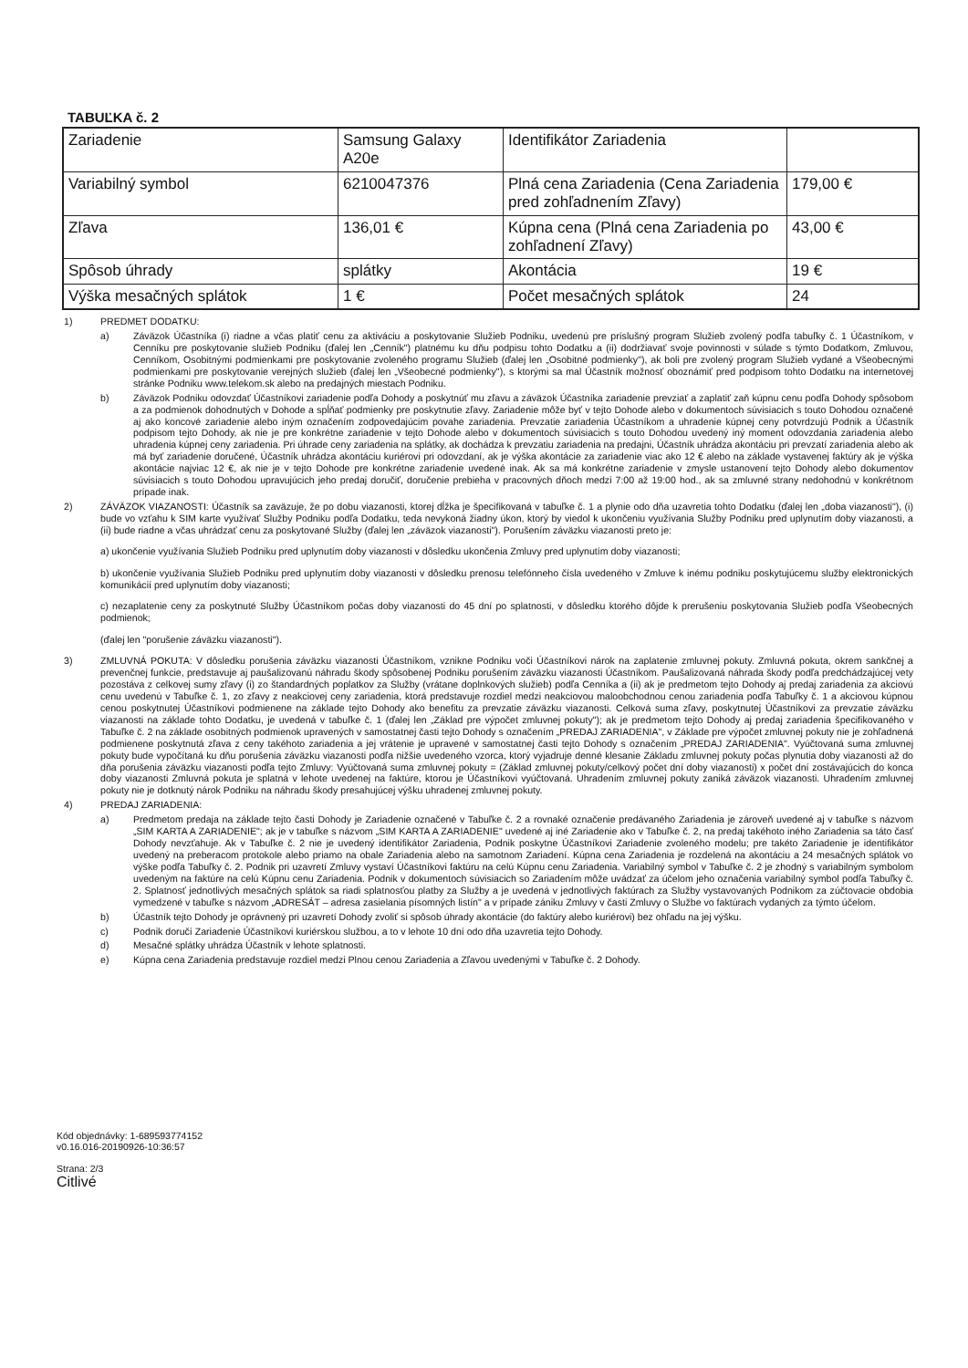TABUĽKA č. 2
| Zariadenie | Samsung Galaxy A20e | Identifikátor Zariadenia | |
| Variabilný symbol | 6210047376 | Plná cena Zariadenia (Cena Zariadenia pred zohľadnením Zľavy) | 179,00 € |
| Zľava | 136,01 € | Kúpna cena (Plná cena Zariadenia po zohľadnení Zľavy) | 43,00 € |
| Spôsob úhrady | splátky | Akontácia | 19 € |
| Výška mesačných splátok | 1 € | Počet mesačných splátok | 24 |
1) PREDMET DODATKU:
a) Záväzok Účastníka (i) riadne a včas platiť cenu za aktiváciu a poskytovanie Služieb Podniku, uvedenú pre príslušný program Služieb zvolený podľa tabuľky č. 1 Účastníkom, v Cenníku pre poskytovanie služieb Podniku (ďalej len „Cenník") platnému ku dňu podpisu tohto Dodatku a (ii) dodržiavať svoje povinnosti v súlade s týmto Dodatkom, Zmluvou, Cenníkom, Osobitnými podmienkami pre poskytovanie zvoleného programu Služieb (ďalej len „Osobitné podmienky"), ak boli pre zvolený program Služieb vydané a Všeobecnými podmienkami pre poskytovanie verejných služieb (ďalej len „Všeobecné podmienky"), s ktorými sa mal Účastník možnosť oboznámiť pred podpisom tohto Dodatku na internetovej stránke Podniku www.telekom.sk alebo na predajných miestach Podniku.
b) Záväzok Podniku odovzdať Účastníkovi zariadenie podľa Dohody a poskytnúť mu zľavu a záväzok Účastníka zariadenie prevziať a zaplatiť zaň kúpnu cenu podľa Dohody spôsobom a za podmienok dohodnutých v Dohode a spĺňať podmienky pre poskytnutie zľavy. Zariadenie môže byť v tejto Dohode alebo v dokumentoch súvisiacich s touto Dohodou označené aj ako koncové zariadenie alebo iným označením zodpovedajúcim povahe zariadenia. Prevzatie zariadenia Účastníkom a uhradenie kúpnej ceny potvrdzujú Podnik a Účastník podpisom tejto Dohody, ak nie je pre konkrétne zariadenie v tejto Dohode alebo v dokumentoch súvisiacich s touto Dohodou uvedený iný moment odovzdania zariadenia alebo uhradenia kúpnej ceny zariadenia. Pri úhrade ceny zariadenia na splátky, ak dochádza k prevzatiu zariadenia na predajni, Účastník uhrádza akontáciu pri prevzatí zariadenia alebo ak má byť zariadenie doručené, Účastník uhrádza akontáciu kuriérovi pri odovzdaní, ak je výška akontácie za zariadenie viac ako 12 € alebo na základe vystavenej faktúry ak je výška akontácie najviac 12 €, ak nie je v tejto Dohode pre konkrétne zariadenie uvedené inak. Ak sa má konkrétne zariadenie v zmysle ustanovení tejto Dohody alebo dokumentov súvisiacich s touto Dohodou upravujúcich jeho predaj doručiť, doručenie prebieha v pracovných dňoch medzi 7:00 až 19:00 hod., ak sa zmluvné strany nedohodnú v konkrétnom prípade inak.
2) ZÁVÄZOK VIAZANOSTI: Účastník sa zaväzuje, že po dobu viazanosti, ktorej dĺžka je špecifikovaná v tabuľke č. 1 a plynie odo dňa uzavretia tohto Dodatku (ďalej len „doba viazanosti"), (i) bude vo vzťahu k SIM karte využívať Služby Podniku podľa Dodatku, teda nevykoná žiadny úkon, ktorý by viedol k ukončeniu využívania Služby Podniku pred uplynutím doby viazanosti, a (ii) bude riadne a včas uhrádzať cenu za poskytované Služby (ďalej len „záväzok viazanosti"). Porušením záväzku viazanosti preto je:
a) ukončenie využívania Služieb Podniku pred uplynutím doby viazanosti v dôsledku ukončenia Zmluvy pred uplynutím doby viazanosti;
b) ukončenie využívania Služieb Podniku pred uplynutím doby viazanosti v dôsledku prenosu telefónneho čísla uvedeného v Zmluve k inému podniku poskytujúcemu služby elektronických komunikácií pred uplynutím doby viazanosti;
c) nezaplatenie ceny za poskytnuté Služby Účastníkom počas doby viazanosti do 45 dní po splatnosti, v dôsledku ktorého dôjde k prerušeniu poskytovania Služieb podľa Všeobecných podmienok;
(ďalej len "porušenie záväzku viazanosti").
3) ZMLUVNÁ POKUTA: V dôsledku porušenia záväzku viazanosti Účastníkom, vznikne Podniku voči Účastníkovi nárok na zaplatenie zmluvnej pokuty. Zmluvná pokuta, okrem sankčnej a prevenčnej funkcie, predstavuje aj paušalizovanú náhradu škody spôsobenej Podniku porušením záväzku viazanosti Účastníkom. Paušalizovaná náhrada škody podľa predchádzajúcej vety pozostáva z celkovej sumy zľavy (i) zo štandardných poplatkov za Služby (vrátane doplnkových služieb) podľa Cenníka a (ii) ak je predmetom tejto Dohody aj predaj zariadenia za akciovú cenu uvedenú v Tabuľke č. 1, zo zľavy z neakciovej ceny zariadenia, ktorá predstavuje rozdiel medzi neakciovou maloobchodnou cenou zariadenia podľa Tabuľky č. 1 a akciovou kúpnou cenou poskytnutej Účastníkovi podmienene na základe tejto Dohody ako benefitu za prevzatie záväzku viazanosti. Celková suma zľavy, poskytnutej Účastníkovi za prevzatie záväzku viazanosti na základe tohto Dodatku, je uvedená v tabuľke č. 1 (ďalej len „Základ pre výpočet zmluvnej pokuty"); ak je predmetom tejto Dohody aj predaj zariadenia špecifikovaného v Tabuľke č. 2 na základe osobitných podmienok upravených v samostatnej časti tejto Dohody s označením „PREDAJ ZARIADENIA", v Základe pre výpočet zmluvnej pokuty nie je zohľadnená podmienene poskytnutá zľava z ceny takéhoto zariadenia a jej vrátenie je upravené v samostatnej časti tejto Dohody s označením „PREDAJ ZARIADENIA". Vyúčtovaná suma zmluvnej pokuty bude vypočítaná ku dňu porušenia záväzku viazanosti podľa nižšie uvedeného vzorca, ktorý vyjadruje denné klesanie Základu zmluvnej pokuty počas plynutia doby viazanosti až do dňa porušenia záväzku viazanosti podľa tejto Zmluvy: Vyúčtovaná suma zmluvnej pokuty = (Základ zmluvnej pokuty/celkový počet dní doby viazanosti) x počet dní zostávajúcich do konca doby viazanosti Zmluvná pokuta je splatná v lehote uvedenej na faktúre, ktorou je Účastníkovi vyúčtovaná. Uhradením zmluvnej pokuty zaniká záväzok viazanosti. Uhradením zmluvnej pokuty nie je dotknutý nárok Podniku na náhradu škody presahujúcej výšku uhradenej zmluvnej pokuty.
4) PREDAJ ZARIADENIA:
a) Predmetom predaja na základe tejto časti Dohody je Zariadenie označené v Tabuľke č. 2 a rovnaké označenie predávaného Zariadenia je zároveň uvedené aj v tabuľke s názvom „SIM KARTA A ZARIADENIE"; ak je v tabuľke s názvom „SIM KARTA A ZARIADENIE" uvedené aj iné Zariadenie ako v Tabuľke č. 2, na predaj takéhoto iného Zariadenia sa táto časť Dohody nevzťahuje. Ak v Tabuľke č. 2 nie je uvedený identifikátor Zariadenia, Podnik poskytne Účastníkovi Zariadenie zvoleného modelu; pre takéto Zariadenie je identifikátor uvedený na preberacom protokole alebo priamo na obale Zariadenia alebo na samotnom Zariadení. Kúpna cena Zariadenia je rozdelená na akontáciu a 24 mesačných splátok vo výške podľa Tabuľky č. 2. Podnik pri uzavretí Zmluvy vystaví Účastníkovi faktúru na celú Kúpnu cenu Zariadenia. Variabilný symbol v Tabuľke č. 2 je zhodný s variabilným symbolom uvedeným na faktúre na celú Kúpnu cenu Zariadenia. Podnik v dokumentoch súvisiacich so Zariadením môže uvádzať za účelom jeho označenia variabilný symbol podľa Tabuľky č. 2. Splatnosť jednotlivých mesačných splátok sa riadi splatnosťou platby za Služby a je uvedená v jednotlivých faktúrach za Služby vystavovaných Podnikom za zúčtovacie obdobia vymedzené v tabuľke s názvom „ADRESÁT – adresa zasielania písomných listín" a v prípade zániku Zmluvy v časti Zmluvy o Službe vo faktúrach vydaných za týmto účelom.
b) Účastník tejto Dohody je oprávnený pri uzavretí Dohody zvoliť si spôsob úhrady akontácie (do faktúry alebo kuriérovi) bez ohľadu na jej výšku.
c) Podnik doručí Zariadenie Účastníkovi kuriérskou službou, a to v lehote 10 dní odo dňa uzavretia tejto Dohody.
d) Mesačné splátky uhrádza Účastník v lehote splatnosti.
e) Kúpna cena Zariadenia predstavuje rozdiel medzi Plnou cenou Zariadenia a Zľavou uvedenými v Tabuľke č. 2 Dohody.
Kód objednávky: 1-689593774152
v0.16.016-20190926-10:36:57
Strana: 2/3
Citlivé